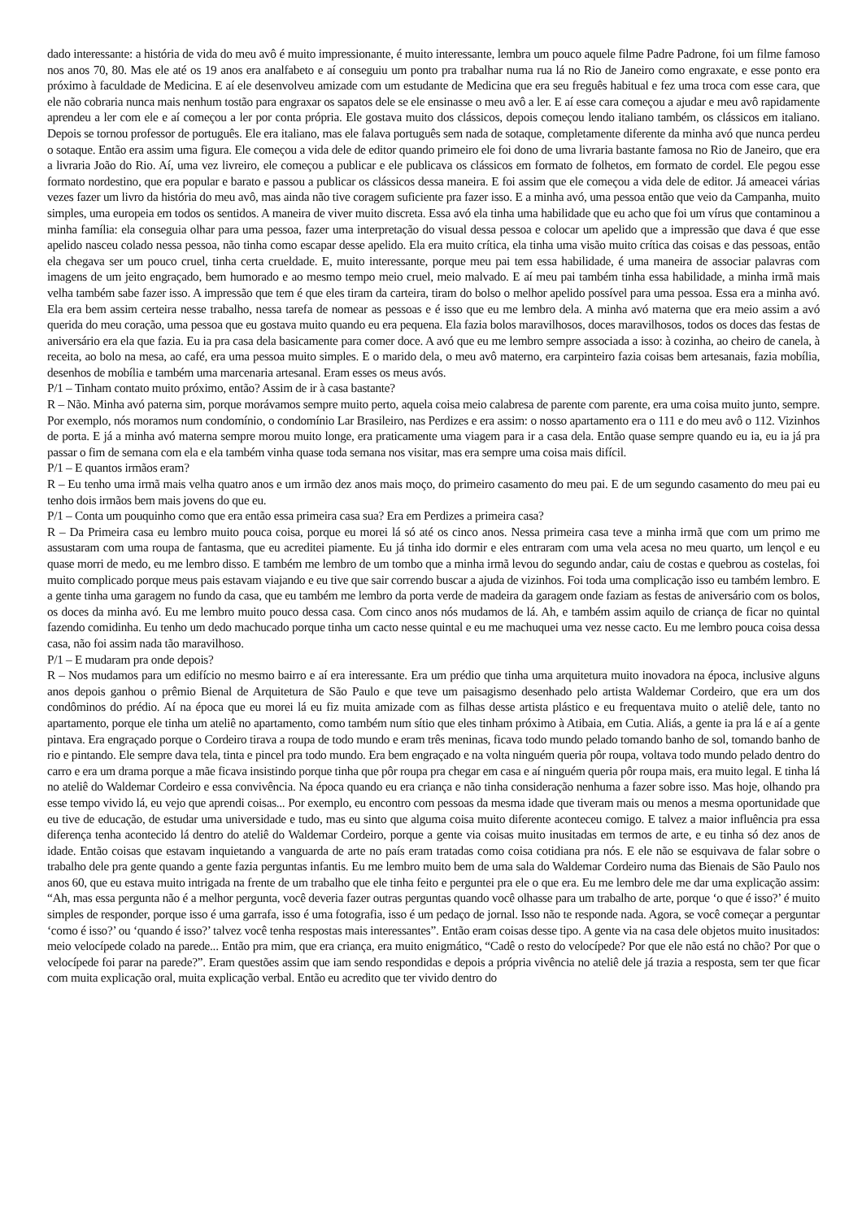dado interessante: a história de vida do meu avô é muito impressionante, é muito interessante, lembra um pouco aquele filme Padre Padrone, foi um filme famoso nos anos 70, 80. Mas ele até os 19 anos era analfabeto e aí conseguiu um ponto pra trabalhar numa rua lá no Rio de Janeiro como engraxate, e esse ponto era próximo à faculdade de Medicina. E aí ele desenvolveu amizade com um estudante de Medicina que era seu freguês habitual e fez uma troca com esse cara, que ele não cobraria nunca mais nenhum tostão para engraxar os sapatos dele se ele ensinasse o meu avô a ler. E aí esse cara começou a ajudar e meu avô rapidamente aprendeu a ler com ele e aí começou a ler por conta própria. Ele gostava muito dos clássicos, depois começou lendo italiano também, os clássicos em italiano. Depois se tornou professor de português. Ele era italiano, mas ele falava português sem nada de sotaque, completamente diferente da minha avó que nunca perdeu o sotaque. Então era assim uma figura. Ele começou a vida dele de editor quando primeiro ele foi dono de uma livraria bastante famosa no Rio de Janeiro, que era a livraria João do Rio. Aí, uma vez livreiro, ele começou a publicar e ele publicava os clássicos em formato de folhetos, em formato de cordel. Ele pegou esse formato nordestino, que era popular e barato e passou a publicar os clássicos dessa maneira. E foi assim que ele começou a vida dele de editor. Já ameacei várias vezes fazer um livro da história do meu avô, mas ainda não tive coragem suficiente pra fazer isso. E a minha avó, uma pessoa então que veio da Campanha, muito simples, uma europeia em todos os sentidos. A maneira de viver muito discreta. Essa avó ela tinha uma habilidade que eu acho que foi um vírus que contaminou a minha família: ela conseguia olhar para uma pessoa, fazer uma interpretação do visual dessa pessoa e colocar um apelido que a impressão que dava é que esse apelido nasceu colado nessa pessoa, não tinha como escapar desse apelido. Ela era muito crítica, ela tinha uma visão muito crítica das coisas e das pessoas, então ela chegava ser um pouco cruel, tinha certa crueldade. E, muito interessante, porque meu pai tem essa habilidade, é uma maneira de associar palavras com imagens de um jeito engraçado, bem humorado e ao mesmo tempo meio cruel, meio malvado. E aí meu pai também tinha essa habilidade, a minha irmã mais velha também sabe fazer isso. A impressão que tem é que eles tiram da carteira, tiram do bolso o melhor apelido possível para uma pessoa. Essa era a minha avó. Ela era bem assim certeira nesse trabalho, nessa tarefa de nomear as pessoas e é isso que eu me lembro dela. A minha avó materna que era meio assim a avó querida do meu coração, uma pessoa que eu gostava muito quando eu era pequena. Ela fazia bolos maravilhosos, doces maravilhosos, todos os doces das festas de aniversário era ela que fazia. Eu ia pra casa dela basicamente para comer doce. A avó que eu me lembro sempre associada a isso: à cozinha, ao cheiro de canela, à receita, ao bolo na mesa, ao café, era uma pessoa muito simples. E o marido dela, o meu avô materno, era carpinteiro fazia coisas bem artesanais, fazia mobília, desenhos de mobília e também uma marcenaria artesanal. Eram esses os meus avós.
P/1 – Tinham contato muito próximo, então? Assim de ir à casa bastante?
R – Não. Minha avó paterna sim, porque morávamos sempre muito perto, aquela coisa meio calabresa de parente com parente, era uma coisa muito junto, sempre. Por exemplo, nós moramos num condomínio, o condomínio Lar Brasileiro, nas Perdizes e era assim: o nosso apartamento era o 111 e do meu avô o 112. Vizinhos de porta. E já a minha avó materna sempre morou muito longe, era praticamente uma viagem para ir a casa dela. Então quase sempre quando eu ia, eu ia já pra passar o fim de semana com ela e ela também vinha quase toda semana nos visitar, mas era sempre uma coisa mais difícil.
P/1 – E quantos irmãos eram?
R – Eu tenho uma irmã mais velha quatro anos e um irmão dez anos mais moço, do primeiro casamento do meu pai. E de um segundo casamento do meu pai eu tenho dois irmãos bem mais jovens do que eu.
P/1 – Conta um pouquinho como que era então essa primeira casa sua? Era em Perdizes a primeira casa?
R – Da Primeira casa eu lembro muito pouca coisa, porque eu morei lá só até os cinco anos. Nessa primeira casa teve a minha irmã que com um primo me assustaram com uma roupa de fantasma, que eu acreditei piamente. Eu já tinha ido dormir e eles entraram com uma vela acesa no meu quarto, um lençol e eu quase morri de medo, eu me lembro disso. E também me lembro de um tombo que a minha irmã levou do segundo andar, caiu de costas e quebrou as costelas, foi muito complicado porque meus pais estavam viajando e eu tive que sair correndo buscar a ajuda de vizinhos. Foi toda uma complicação isso eu também lembro. E a gente tinha uma garagem no fundo da casa, que eu também me lembro da porta verde de madeira da garagem onde faziam as festas de aniversário com os bolos, os doces da minha avó. Eu me lembro muito pouco dessa casa. Com cinco anos nós mudamos de lá. Ah, e também assim aquilo de criança de ficar no quintal fazendo comidinha. Eu tenho um dedo machucado porque tinha um cacto nesse quintal e eu me machuquei uma vez nesse cacto. Eu me lembro pouca coisa dessa casa, não foi assim nada tão maravilhoso.
P/1 – E mudaram pra onde depois?
R – Nos mudamos para um edifício no mesmo bairro e aí era interessante. Era um prédio que tinha uma arquitetura muito inovadora na época, inclusive alguns anos depois ganhou o prêmio Bienal de Arquitetura de São Paulo e que teve um paisagismo desenhado pelo artista Waldemar Cordeiro, que era um dos condôminos do prédio. Aí na época que eu morei lá eu fiz muita amizade com as filhas desse artista plástico e eu frequentava muito o ateliê dele, tanto no apartamento, porque ele tinha um ateliê no apartamento, como também num sítio que eles tinham próximo à Atibaia, em Cutia. Aliás, a gente ia pra lá e aí a gente pintava. Era engraçado porque o Cordeiro tirava a roupa de todo mundo e eram três meninas, ficava todo mundo pelado tomando banho de sol, tomando banho de rio e pintando. Ele sempre dava tela, tinta e pincel pra todo mundo. Era bem engraçado e na volta ninguém queria pôr roupa, voltava todo mundo pelado dentro do carro e era um drama porque a mãe ficava insistindo porque tinha que pôr roupa pra chegar em casa e aí ninguém queria pôr roupa mais, era muito legal. E tinha lá no ateliê do Waldemar Cordeiro e essa convivência. Na época quando eu era criança e não tinha consideração nenhuma a fazer sobre isso. Mas hoje, olhando pra esse tempo vivido lá, eu vejo que aprendi coisas... Por exemplo, eu encontro com pessoas da mesma idade que tiveram mais ou menos a mesma oportunidade que eu tive de educação, de estudar uma universidade e tudo, mas eu sinto que alguma coisa muito diferente aconteceu comigo. E talvez a maior influência pra essa diferença tenha acontecido lá dentro do ateliê do Waldemar Cordeiro, porque a gente via coisas muito inusitadas em termos de arte, e eu tinha só dez anos de idade. Então coisas que estavam inquietando a vanguarda de arte no país eram tratadas como coisa cotidiana pra nós. E ele não se esquivava de falar sobre o trabalho dele pra gente quando a gente fazia perguntas infantis. Eu me lembro muito bem de uma sala do Waldemar Cordeiro numa das Bienais de São Paulo nos anos 60, que eu estava muito intrigada na frente de um trabalho que ele tinha feito e perguntei pra ele o que era. Eu me lembro dele me dar uma explicação assim: “Ah, mas essa pergunta não é a melhor pergunta, você deveria fazer outras perguntas quando você olhasse para um trabalho de arte, porque ‘o que é isso?’ é muito simples de responder, porque isso é uma garrafa, isso é uma fotografia, isso é um pedaço de jornal. Isso não te responde nada. Agora, se você começar a perguntar ‘como é isso?’ ou ‘quando é isso?’ talvez você tenha respostas mais interessantes”. Então eram coisas desse tipo. A gente via na casa dele objetos muito inusitados: meio velocípede colado na parede... Então pra mim, que era criança, era muito enigmático, “Cadê o resto do velocípede? Por que ele não está no chão? Por que o velocípede foi parar na parede?”. Eram questões assim que iam sendo respondidas e depois a própria vivência no ateliê dele já trazia a resposta, sem ter que ficar com muita explicação oral, muita explicação verbal. Então eu acredito que ter vivido dentro do